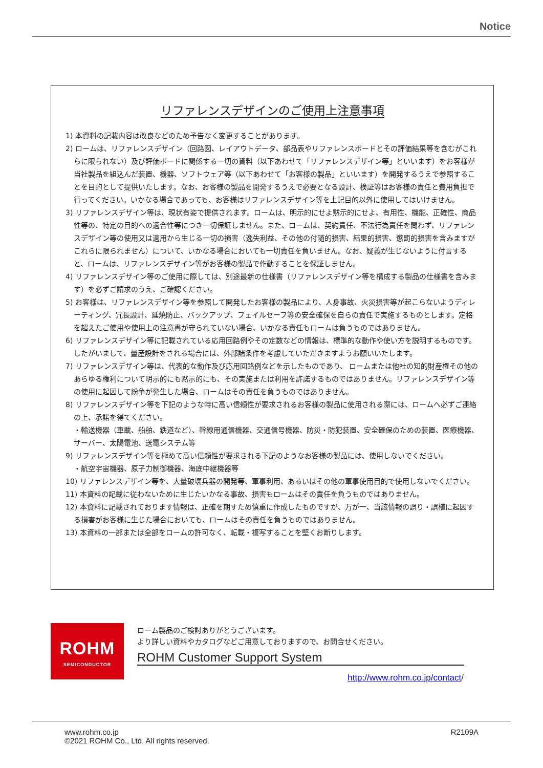Notice
リファレンスデザインのご使用上注意事項
1) 本資料の記載内容は改良などのため予告なく変更することがあります。
2) ロームは、リファレンスデザイン（回路図、レイアウトデータ、部品表やリファレンスボードとその評価結果等を含むがこれらに限られない）及び評価ボードに関係する一切の資料（以下あわせて「リファレンスデザイン等」といいます）をお客様が当社製品を組込んだ装置、機器、ソフトウェア等（以下あわせて「お客様の製品」といいます）を開発するうえで参照することを目的として提供いたします。なお、お客様の製品を開発するうえで必要となる設計、検証等はお客様の責任と費用負担で行ってください。いかなる場合であっても、お客様はリファレンスデザイン等を上記目的以外に使用してはいけません。
3) リファレンスデザイン等は、現状有姿で提供されます。ロームは、明示的にせよ黙示的にせよ、有用性、機能、正確性、商品性等の、特定の目的への適合性等につき一切保証しません。また、ロームは、契約責任、不法行為責任を問わず、リファレンスデザイン等の使用又は適用から生じる一切の損害（逸失利益、その他の付随的損害、結果的損害、懲罰的損害を含みますがこれらに限られません）について、いかなる場合においても一切責任を負いません。なお、疑義が生じないように付言すると、ロームは、リファレンスデザイン等がお客様の製品で作動することを保証しません。
4) リファレンスデザイン等のご使用に際しては、別途最新の仕様書（リファレンスデザイン等を構成する製品の仕様書を含みます）を必ずご請求のうえ、ご確認ください。
5) お客様は、リファレンスデザイン等を参照して開発したお客様の製品により、人身事故、火災損害等が起こらないようディレーティング、冗長設計、延焼防止、バックアップ、フェイルセーフ等の安全確保を自らの責任で実施するものとします。定格を超えたご使用や使用上の注意書が守られていない場合、いかなる責任もロームは負うものではありません。
6) リファレンスデザイン等に記載されている応用回路例やその定数などの情報は、標準的な動作や使い方を説明するものです。したがいまして、量産設計をされる場合には、外部諸条件を考慮していただきますようお願いいたします。
7) リファレンスデザイン等は、代表的な動作及び応用回路例などを示したものであり、 ロームまたは他社の知的財産権その他のあらゆる権利について明示的にも黙示的にも、その実施または利用を許諾するものではありません。リファレンスデザイン等の使用に起因して紛争が発生した場合、ロームはその責任を負うものではありません。
8) リファレンスデザイン等を下記のような特に高い信頼性が要求されるお客様の製品に使用される際には、ロームへ必ずご連絡の上、承諾を得てください。
・輸送機器（車載、船舶、鉄道など）、幹線用通信機器、交通信号機器、防災・防犯装置、安全確保のための装置、医療機器、サーバー、太陽電池、送電システム等
9) リファレンスデザイン等を極めて高い信頼性が要求される下記のようなお客様の製品には、使用しないでください。
・航空宇宙機器、原子力制御機器、海底中継機器等
10) リファレンスデザイン等を、大量破壊兵器の開発等、軍事利用、あるいはその他の軍事使用目的で使用しないでください。
11) 本資料の記載に従わないために生じたいかなる事故、損害もロームはその責任を負うものではありません。
12) 本資料に記載されております情報は、正確を期すため慎重に作成したものですが、万が一、当該情報の誤り・誤植に起因する損害がお客様に生じた場合においても、ロームはその責任を負うものではありません。
13) 本資料の一部または全部をロームの許可なく、転載・複写することを堅くお断りします。
ROHM
SEMICONDUCTOR
ローム製品のご検討ありがとうございます。
より詳しい資料やカタログなどご用意しておりますので、お問合せください。
ROHM Customer Support System
http://www.rohm.co.jp/contact/
www.rohm.co.jp
©2021 ROHM Co., Ltd. All rights reserved.
R2109A